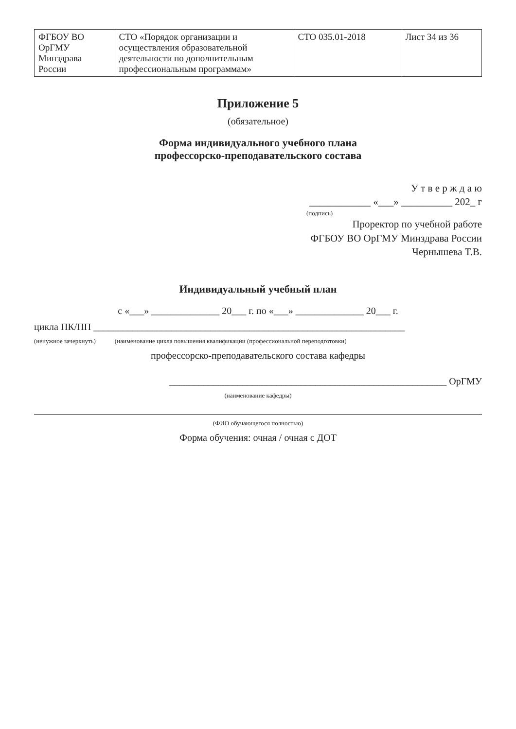| ФГБОУ ВО ОрГМУ Минздрава России | СТО «Порядок организации и осуществления образовательной деятельности по дополнительным профессиональным программам» | СТО 035.01-2018 | Лист 34 из 36 |
Приложение 5
(обязательное)
Форма индивидуального учебного плана
профессорско-преподавательского состава
У т в е р ж д а ю
____________ «___» __________ 202_ г
(подпись)
Проректор по учебной работе
ФГБОУ ВО ОрГМУ Минздрава России
Чернышева Т.В.
Индивидуальный учебный план
с «___» ______________ 20___ г. по «___» ______________ 20___ г.
цикла ПК/ПП ________________________________________________________________
(ненужное зачеркнуть) (наименование цикла повышения квалификации (профессиональной переподготовки)
профессорско-преподавательского состава кафедры
_________________________________________________________ ОрГМУ
(наименование кафедры)
(ФИО обучающегося полностью)
Форма обучения: очная / очная с ДОТ